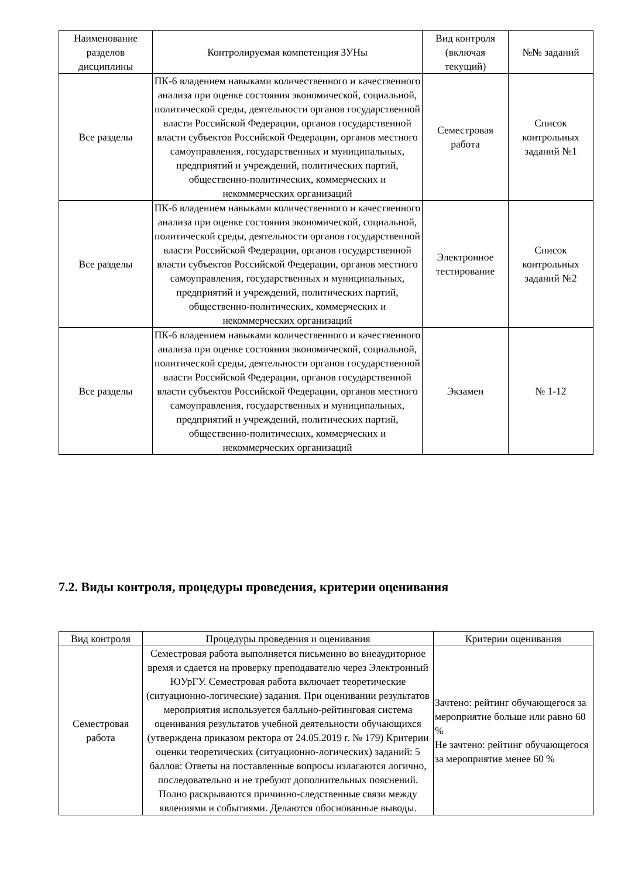| Наименование разделов дисциплины | Контролируемая компетенция ЗУНы | Вид контроля (включая текущий) | №№ заданий |
| --- | --- | --- | --- |
| Все разделы | ПК-6 владением навыками количественного и качественного анализа при оценке состояния экономической, социальной, политической среды, деятельности органов государственной власти Российской Федерации, органов государственной власти субъектов Российской Федерации, органов местного самоуправления, государственных и муниципальных, предприятий и учреждений, политических партий, общественно-политических, коммерческих и некоммерческих организаций | Семестровая работа | Список контрольных заданий №1 |
| Все разделы | ПК-6 владением навыками количественного и качественного анализа при оценке состояния экономической, социальной, политической среды, деятельности органов государственной власти Российской Федерации, органов государственной власти субъектов Российской Федерации, органов местного самоуправления, государственных и муниципальных, предприятий и учреждений, политических партий, общественно-политических, коммерческих и некоммерческих организаций | Электронное тестирование | Список контрольных заданий №2 |
| Все разделы | ПК-6 владением навыками количественного и качественного анализа при оценке состояния экономической, социальной, политической среды, деятельности органов государственной власти Российской Федерации, органов государственной власти субъектов Российской Федерации, органов местного самоуправления, государственных и муниципальных, предприятий и учреждений, политических партий, общественно-политических, коммерческих и некоммерческих организаций | Экзамен | № 1-12 |
7.2. Виды контроля, процедуры проведения, критерии оценивания
| Вид контроля | Процедуры проведения и оценивания | Критерии оценивания |
| --- | --- | --- |
| Семестровая работа | Семестровая работа выполняется письменно во внеаудиторное время и сдается на проверку преподавателю через Электронный ЮУрГУ. Семестровая работа включает теоретические (ситуационно-логические) задания. При оценивании результатов мероприятия используется балльно-рейтинговая система оценивания результатов учебной деятельности обучающихся (утверждена приказом ректора от 24.05.2019 г. № 179) Критерии оценки теоретических (ситуационно-логических) заданий: 5 баллов: Ответы на поставленные вопросы излагаются логично, последовательно и не требуют дополнительных пояснений. Полно раскрываются причинно-следственные связи между явлениями и событиями. Делаются обоснованные выводы. | Зачтено: рейтинг обучающегося за мероприятие больше или равно 60 % Не зачтено: рейтинг обучающегося за мероприятие менее 60 % |